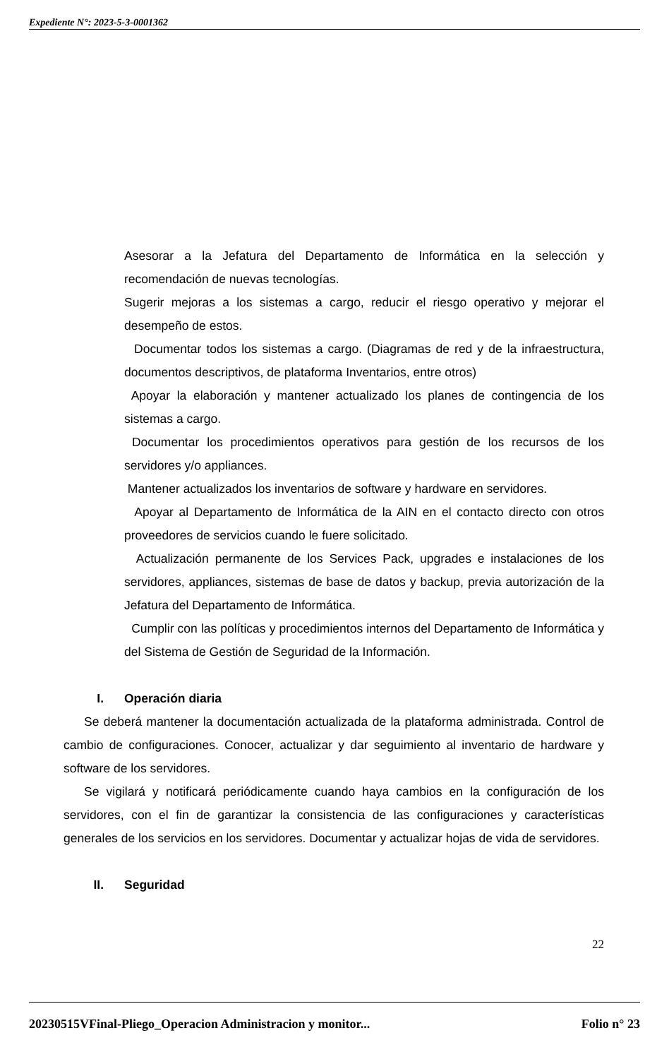Expediente N°: 2023-5-3-0001362
Asesorar a la Jefatura del Departamento de Informática en la selección y recomendación de nuevas tecnologías.
Sugerir mejoras a los sistemas a cargo, reducir el riesgo operativo y mejorar el desempeño de estos.
Documentar todos los sistemas a cargo. (Diagramas de red y de la infraestructura, documentos descriptivos, de plataforma Inventarios, entre otros)
Apoyar la elaboración y mantener actualizado los planes de contingencia de los sistemas a cargo.
Documentar los procedimientos operativos para gestión de los recursos de los servidores y/o appliances.
Mantener actualizados los inventarios de software y hardware en servidores.
Apoyar al Departamento de Informática de la AIN en el contacto directo con otros proveedores de servicios cuando le fuere solicitado.
Actualización permanente de los Services Pack, upgrades e instalaciones de los servidores, appliances, sistemas de base de datos y backup, previa autorización de la Jefatura del Departamento de Informática.
Cumplir con las políticas y procedimientos internos del Departamento de Informática y del Sistema de Gestión de Seguridad de la Información.
I. Operación diaria
Se deberá mantener la documentación actualizada de la plataforma administrada. Control de cambio de configuraciones. Conocer, actualizar y dar seguimiento al inventario de hardware y software de los servidores.
Se vigilará y notificará periódicamente cuando haya cambios en la configuración de los servidores, con el fin de garantizar la consistencia de las configuraciones y características generales de los servicios en los servidores. Documentar y actualizar hojas de vida de servidores.
II. Seguridad
22
20230515VFinal-Pliego_Operacion Administracion y monitor... Folio n° 23